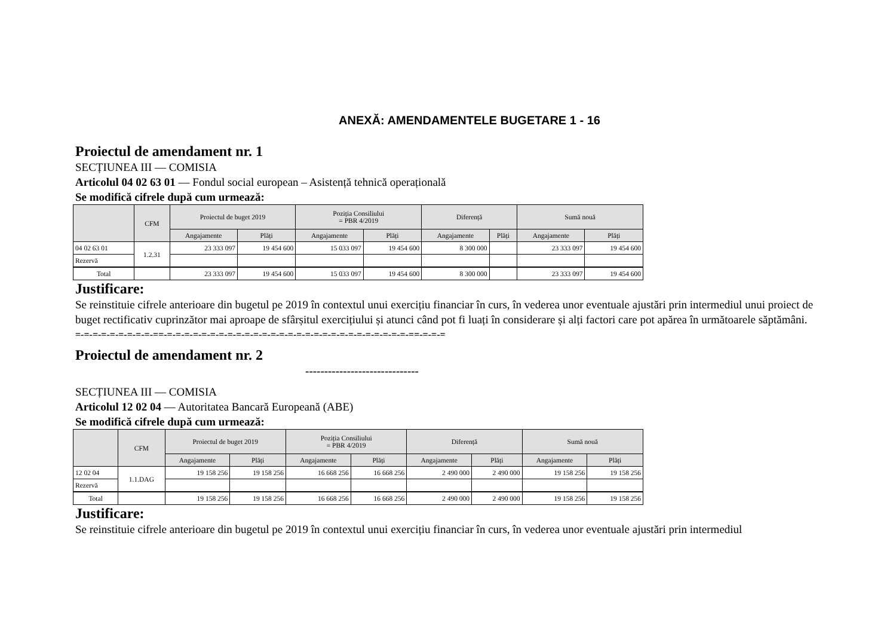ANEXĂ: AMENDAMENTELE BUGETARE 1 - 16
Proiectul de amendament nr. 1
SECȚIUNEA III — COMISIA
Articolul 04 02 63 01 — Fondul social european – Asistență tehnică operațională
Se modifică cifrele după cum urmează:
| | CFM | Proiectul de buget 2019 | | Poziția Consiliului = PBR 4/2019 | | Diferență | | Sumă nouă | |
| --- | --- | --- | --- | --- | --- | --- | --- | --- | --- |
| | | Angajamente | Plăți | Angajamente | Plăți | Angajamente | Plăți | Angajamente | Plăți |
| 04 02 63 01 | 1.2.31 | 23 333 097 | 19 454 600 | 15 033 097 | 19 454 600 | 8 300 000 | | 23 333 097 | 19 454 600 |
| Rezervă | | | | | | | | | |
| Total | | 23 333 097 | 19 454 600 | 15 033 097 | 19 454 600 | 8 300 000 | | 23 333 097 | 19 454 600 |
Justificare:
Se reinstituie cifrele anterioare din bugetul pe 2019 în contextul unui exercițiu financiar în curs, în vederea unor eventuale ajustări prin intermediul unui proiect de buget rectificativ cuprinzător mai aproape de sfârșitul exercițiului și atunci când pot fi luați în considerare și alți factori care pot apărea în următoarele săptămâni.
=-=-=-=-=-=-=-=-=-==-=-=-=-=-=-=-=-=-=-=-=-=-=-=-=-=-=-=-=-=-=-=-=-=-=-=-=-=-==-=-=-=
Proiectul de amendament nr. 2
------------------------------
SECȚIUNEA III — COMISIA
Articolul 12 02 04 — Autoritatea Bancară Europeană (ABE)
Se modifică cifrele după cum urmează:
| | CFM | Proiectul de buget 2019 | | Poziția Consiliului = PBR 4/2019 | | Diferență | | Sumă nouă | |
| --- | --- | --- | --- | --- | --- | --- | --- | --- | --- |
| | | Angajamente | Plăți | Angajamente | Plăți | Angajamente | Plăți | Angajamente | Plăți |
| 12 02 04 | 1.1.DAG | 19 158 256 | 19 158 256 | 16 668 256 | 16 668 256 | 2 490 000 | 2 490 000 | 19 158 256 | 19 158 256 |
| Rezervă | | | | | | | | | |
| Total | | 19 158 256 | 19 158 256 | 16 668 256 | 16 668 256 | 2 490 000 | 2 490 000 | 19 158 256 | 19 158 256 |
Justificare:
Se reinstituie cifrele anterioare din bugetul pe 2019 în contextul unui exercițiu financiar în curs, în vederea unor eventuale ajustări prin intermediul